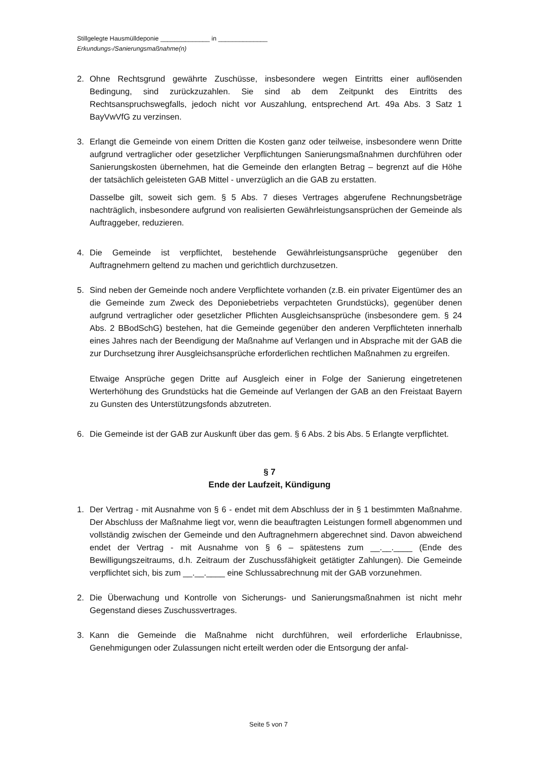Stillgelegte Hausmülldeponie ______________ in ______________
Erkundungs-/Sanierungsmaßnahme(n)
2. Ohne Rechtsgrund gewährte Zuschüsse, insbesondere wegen Eintritts einer auflösenden Bedingung, sind zurückzuzahlen. Sie sind ab dem Zeitpunkt des Eintritts des Rechtsanspruchswegfalls, jedoch nicht vor Auszahlung, entsprechend Art. 49a Abs. 3 Satz 1 BayVwVfG zu verzinsen.
3. Erlangt die Gemeinde von einem Dritten die Kosten ganz oder teilweise, insbesondere wenn Dritte aufgrund vertraglicher oder gesetzlicher Verpflichtungen Sanierungsmaßnahmen durchführen oder Sanierungskosten übernehmen, hat die Gemeinde den erlangten Betrag – begrenzt auf die Höhe der tatsächlich geleisteten GAB Mittel - unverzüglich an die GAB zu erstatten.
Dasselbe gilt, soweit sich gem. § 5 Abs. 7 dieses Vertrages abgerufene Rechnungsbeträge nachträglich, insbesondere aufgrund von realisierten Gewährleistungsansprüchen der Gemeinde als Auftraggeber, reduzieren.
4. Die Gemeinde ist verpflichtet, bestehende Gewährleistungsansprüche gegenüber den Auftragnehmern geltend zu machen und gerichtlich durchzusetzen.
5. Sind neben der Gemeinde noch andere Verpflichtete vorhanden (z.B. ein privater Eigentümer des an die Gemeinde zum Zweck des Deponiebetriebs verpachteten Grundstücks), gegenüber denen aufgrund vertraglicher oder gesetzlicher Pflichten Ausgleichsansprüche (insbesondere gem. § 24 Abs. 2 BBodSchG) bestehen, hat die Gemeinde gegenüber den anderen Verpflichteten innerhalb eines Jahres nach der Beendigung der Maßnahme auf Verlangen und in Absprache mit der GAB die zur Durchsetzung ihrer Ausgleichsansprüche erforderlichen rechtlichen Maßnahmen zu ergreifen.
Etwaige Ansprüche gegen Dritte auf Ausgleich einer in Folge der Sanierung eingetretenen Werterhöhung des Grundstücks hat die Gemeinde auf Verlangen der GAB an den Freistaat Bayern zu Gunsten des Unterstützungsfonds abzutreten.
6. Die Gemeinde ist der GAB zur Auskunft über das gem. § 6 Abs. 2 bis Abs. 5 Erlangte verpflichtet.
§ 7
Ende der Laufzeit, Kündigung
1. Der Vertrag - mit Ausnahme von § 6 - endet mit dem Abschluss der in § 1 bestimmten Maßnahme. Der Abschluss der Maßnahme liegt vor, wenn die beauftragten Leistungen formell abgenommen und vollständig zwischen der Gemeinde und den Auftragnehmern abgerechnet sind. Davon abweichend endet der Vertrag - mit Ausnahme von § 6 – spätestens zum __.__.____ (Ende des Bewilligungszeitraums, d.h. Zeitraum der Zuschussfähigkeit getätigter Zahlungen). Die Gemeinde verpflichtet sich, bis zum __.__.____ eine Schlussabrechnung mit der GAB vorzunehmen.
2. Die Überwachung und Kontrolle von Sicherungs- und Sanierungsmaßnahmen ist nicht mehr Gegenstand dieses Zuschussvertrages.
3. Kann die Gemeinde die Maßnahme nicht durchführen, weil erforderliche Erlaubnisse, Genehmigungen oder Zulassungen nicht erteilt werden oder die Entsorgung der anfal-
Seite 5 von 7